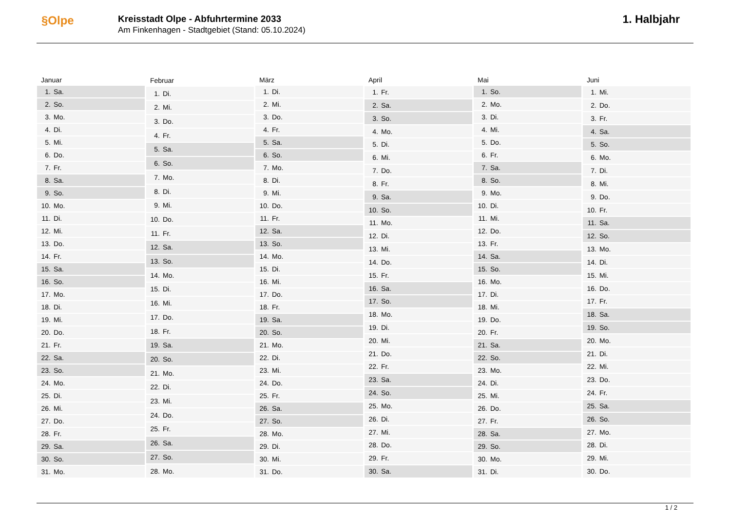§Olpe
Kreisstadt Olpe - Abfuhrtermine 2033
Am Finkenhagen - Stadtgebiet (Stand: 05.10.2024)
1. Halbjahr
| Januar | |
| --- | --- |
| 1. | Sa. |
| 2. | So. |
| 3. | Mo. |
| 4. | Di. |
| 5. | Mi. |
| 6. | Do. |
| 7. | Fr. |
| 8. | Sa. |
| 9. | So. |
| 10. | Mo. |
| 11. | Di. |
| 12. | Mi. |
| 13. | Do. |
| 14. | Fr. |
| 15. | Sa. |
| 16. | So. |
| 17. | Mo. |
| 18. | Di. |
| 19. | Mi. |
| 20. | Do. |
| 21. | Fr. |
| 22. | Sa. |
| 23. | So. |
| 24. | Mo. |
| 25. | Di. |
| 26. | Mi. |
| 27. | Do. |
| 28. | Fr. |
| 29. | Sa. |
| 30. | So. |
| 31. | Mo. |
| Februar | |
| --- | --- |
| 1. | Di. |
| 2. | Mi. |
| 3. | Do. |
| 4. | Fr. |
| 5. | Sa. |
| 6. | So. |
| 7. | Mo. |
| 8. | Di. |
| 9. | Mi. |
| 10. | Do. |
| 11. | Fr. |
| 12. | Sa. |
| 13. | So. |
| 14. | Mo. |
| 15. | Di. |
| 16. | Mi. |
| 17. | Do. |
| 18. | Fr. |
| 19. | Sa. |
| 20. | So. |
| 21. | Mo. |
| 22. | Di. |
| 23. | Mi. |
| 24. | Do. |
| 25. | Fr. |
| 26. | Sa. |
| 27. | So. |
| 28. | Mo. |
| März | |
| --- | --- |
| 1. | Di. |
| 2. | Mi. |
| 3. | Do. |
| 4. | Fr. |
| 5. | Sa. |
| 6. | So. |
| 7. | Mo. |
| 8. | Di. |
| 9. | Mi. |
| 10. | Do. |
| 11. | Fr. |
| 12. | Sa. |
| 13. | So. |
| 14. | Mo. |
| 15. | Di. |
| 16. | Mi. |
| 17. | Do. |
| 18. | Fr. |
| 19. | Sa. |
| 20. | So. |
| 21. | Mo. |
| 22. | Di. |
| 23. | Mi. |
| 24. | Do. |
| 25. | Fr. |
| 26. | Sa. |
| 27. | So. |
| 28. | Mo. |
| 29. | Di. |
| 30. | Mi. |
| 31. | Do. |
| April | |
| --- | --- |
| 1. | Fr. |
| 2. | Sa. |
| 3. | So. |
| 4. | Mo. |
| 5. | Di. |
| 6. | Mi. |
| 7. | Do. |
| 8. | Fr. |
| 9. | Sa. |
| 10. | So. |
| 11. | Mo. |
| 12. | Di. |
| 13. | Mi. |
| 14. | Do. |
| 15. | Fr. |
| 16. | Sa. |
| 17. | So. |
| 18. | Mo. |
| 19. | Di. |
| 20. | Mi. |
| 21. | Do. |
| 22. | Fr. |
| 23. | Sa. |
| 24. | So. |
| 25. | Mo. |
| 26. | Di. |
| 27. | Mi. |
| 28. | Do. |
| 29. | Fr. |
| 30. | Sa. |
| Mai | |
| --- | --- |
| 1. | So. |
| 2. | Mo. |
| 3. | Di. |
| 4. | Mi. |
| 5. | Do. |
| 6. | Fr. |
| 7. | Sa. |
| 8. | So. |
| 9. | Mo. |
| 10. | Di. |
| 11. | Mi. |
| 12. | Do. |
| 13. | Fr. |
| 14. | Sa. |
| 15. | So. |
| 16. | Mo. |
| 17. | Di. |
| 18. | Mi. |
| 19. | Do. |
| 20. | Fr. |
| 21. | Sa. |
| 22. | So. |
| 23. | Mo. |
| 24. | Di. |
| 25. | Mi. |
| 26. | Do. |
| 27. | Fr. |
| 28. | Sa. |
| 29. | So. |
| 30. | Mo. |
| 31. | Di. |
| Juni | |
| --- | --- |
| 1. | Mi. |
| 2. | Do. |
| 3. | Fr. |
| 4. | Sa. |
| 5. | So. |
| 6. | Mo. |
| 7. | Di. |
| 8. | Mi. |
| 9. | Do. |
| 10. | Fr. |
| 11. | Sa. |
| 12. | So. |
| 13. | Mo. |
| 14. | Di. |
| 15. | Mi. |
| 16. | Do. |
| 17. | Fr. |
| 18. | Sa. |
| 19. | So. |
| 20. | Mo. |
| 21. | Di. |
| 22. | Mi. |
| 23. | Do. |
| 24. | Fr. |
| 25. | Sa. |
| 26. | So. |
| 27. | Mo. |
| 28. | Di. |
| 29. | Mi. |
| 30. | Do. |
1 / 2